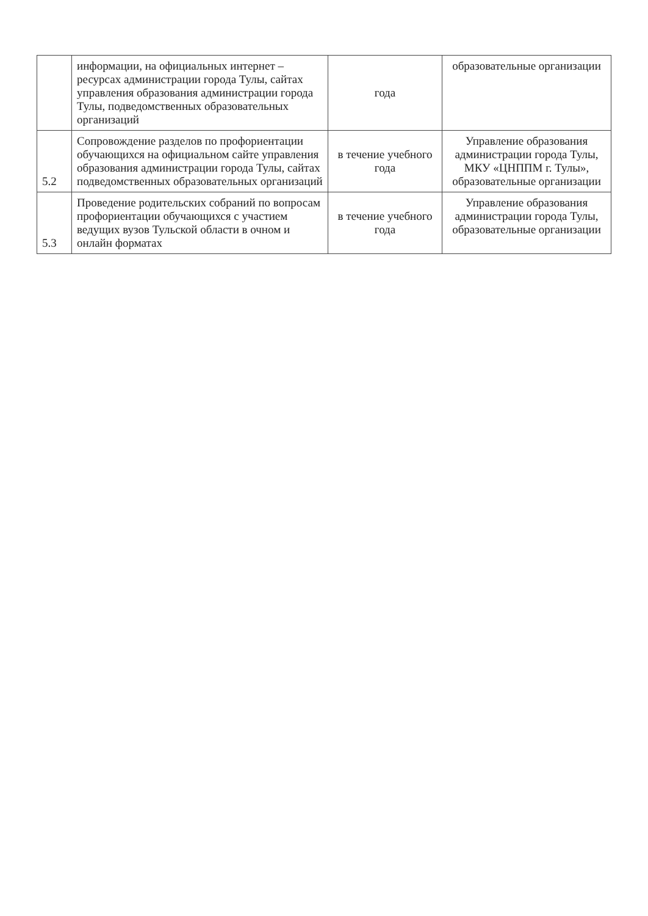| | информации, на официальных интернет – ресурсах администрации города Тулы, сайтах управления образования администрации города Тулы, подведомственных образовательных организаций | года | образовательные организации |
| 5.2 | Сопровождение разделов по профориентации обучающихся на официальном сайте управления образования администрации города Тулы, сайтах подведомственных образовательных организаций | в течение учебного года | Управление образования администрации города Тулы, МКУ «ЦНППМ г. Тулы», образовательные организации |
| 5.3 | Проведение родительских собраний по вопросам профориентации обучающихся с участием ведущих вузов Тульской области в очном и онлайн форматах | в течение учебного года | Управление образования администрации города Тулы, образовательные организации |